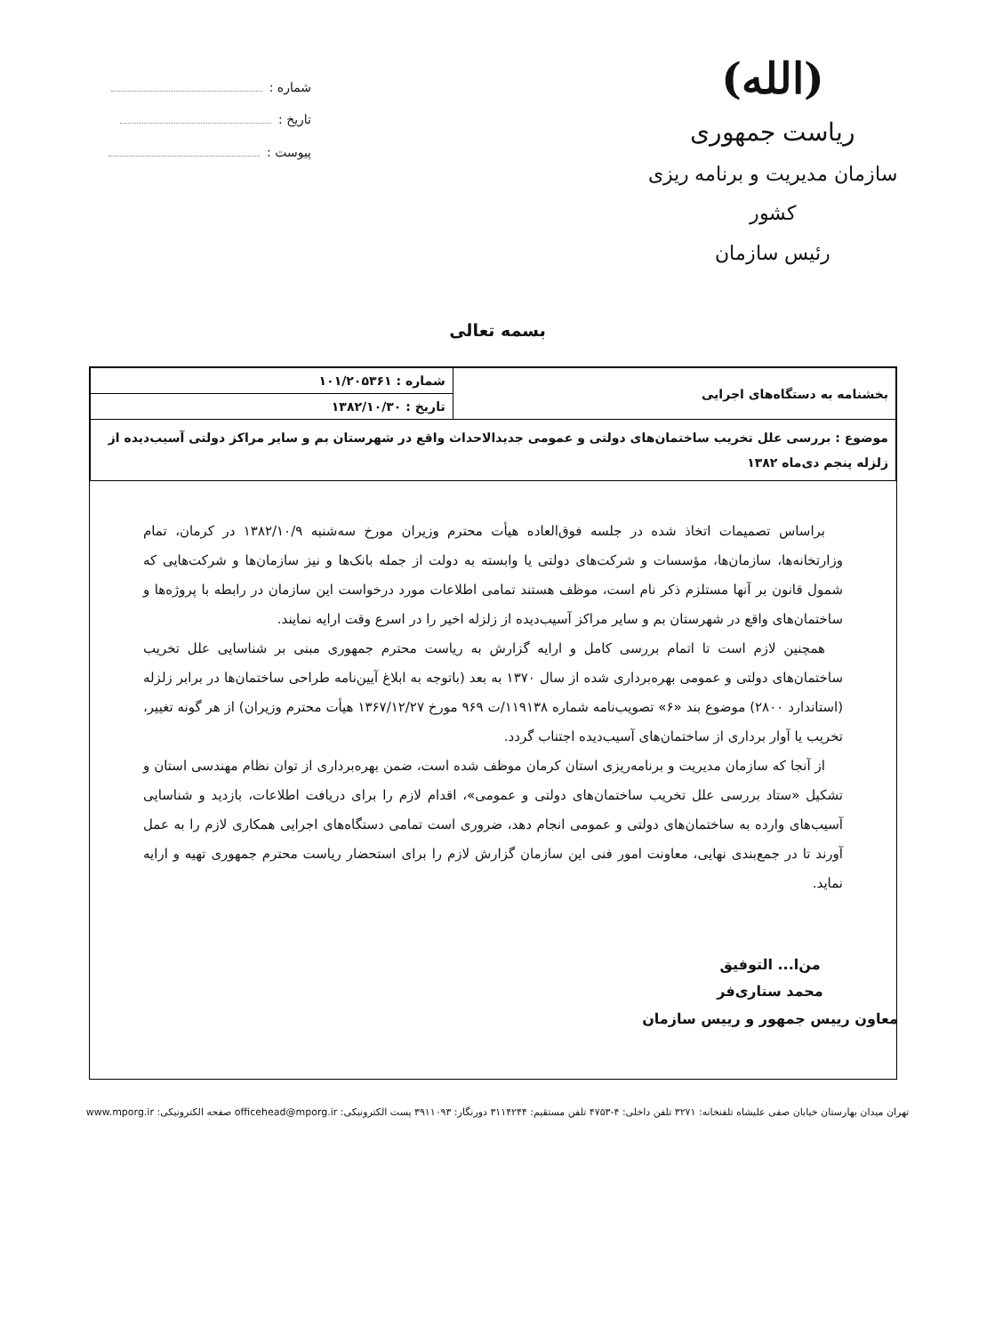(الله)
ریاست جمهوری
سازمان مدیریت و برنامه ریزی کشور
رئیس سازمان
شماره :
تاریخ :
پیوست :
بسمه تعالی
| بخشنامه به دستگاه‌های اجرایی | شماره : ۱۰۱/۲۰۵۳۶۱ |
| | تاریخ : ۱۳۸۲/۱۰/۳۰ |
| موضوع : بررسی علل تخریب ساختمان‌های دولتی و عمومی جدیدالاحداث واقع در شهرستان بم و سایر مراکز دولتی آسیب‌دیده از زلزله پنجم دی‌ماه ۱۳۸۲ | |
براساس تصمیمات اتخاذ شده در جلسه فوق‌العاده هیأت محترم وزیران مورخ سه‌شنبه ۱۳۸۲/۱۰/۹ در کرمان، تمام وزارتخانه‌ها، سازمان‌ها، مؤسسات و شرکت‌های دولتی یا وابسته به دولت از جمله بانک‌ها و نیز سازمان‌ها و شرکت‌هایی که شمول قانون بر آنها مستلزم ذکر نام است، موظف هستند تمامی اطلاعات مورد درخواست این سازمان در رابطه با پروژه‌ها و ساختمان‌های واقع در شهرستان بم و سایر مراکز آسیب‌دیده از زلزله اخیر را در اسرع وقت ارایه نمایند.
همچنین لازم است تا اتمام بررسی کامل و ارایه گزارش به ریاست محترم جمهوری مبنی بر شناسایی علل تخریب ساختمان‌های دولتی و عمومی بهره‌برداری شده از سال ۱۳۷۰ به بعد (باتوجه به ابلاغ آیین‌نامه طراحی ساختمان‌ها در برابر زلزله (استاندارد ۲۸۰۰) موضوع بند «۶» تصویب‌نامه شماره ۱۱۹۱۳۸/ت ۹۶۹ مورخ ۱۳۶۷/۱۲/۲۷ هیأت محترم وزیران) از هر گونه تغییر، تخریب یا آوار برداری از ساختمان‌های آسیب‌دیده اجتناب گردد.
از آنجا که سازمان مدیریت و برنامه‌ریزی استان کرمان موظف شده است، ضمن بهره‌برداری از توان نظام مهندسی استان و تشکیل «ستاد بررسی علل تخریب ساختمان‌های دولتی و عمومی»، اقدام لازم را برای دریافت اطلاعات، بازدید و شناسایی آسیب‌های وارده به ساختمان‌های دولتی و عمومی انجام دهد، ضروری است تمامی دستگاه‌های اجرایی همکاری لازم را به عمل آورند تا در جمع‌بندی نهایی، معاونت امور فنی این سازمان گزارش لازم را برای استحضار ریاست محترم جمهوری تهیه و ارایه نماید.
من‌ا... التوفیق
محمد ستاری‌فر
معاون رییس جمهور و رییس سازمان
تهران میدان بهارستان خیابان صفی علیشاه تلفنخانه: ۳۲۷۱ تلفن داخلی: ۴-۴۷۵۳ تلفن مستقیم: ۳۱۱۴۲۴۴ دورنگار: ۳۹۱۱۰۹۳ پست الکترونیکی: officehead@mporg.ir صفحه الکترونیکی: www.mporg.ir